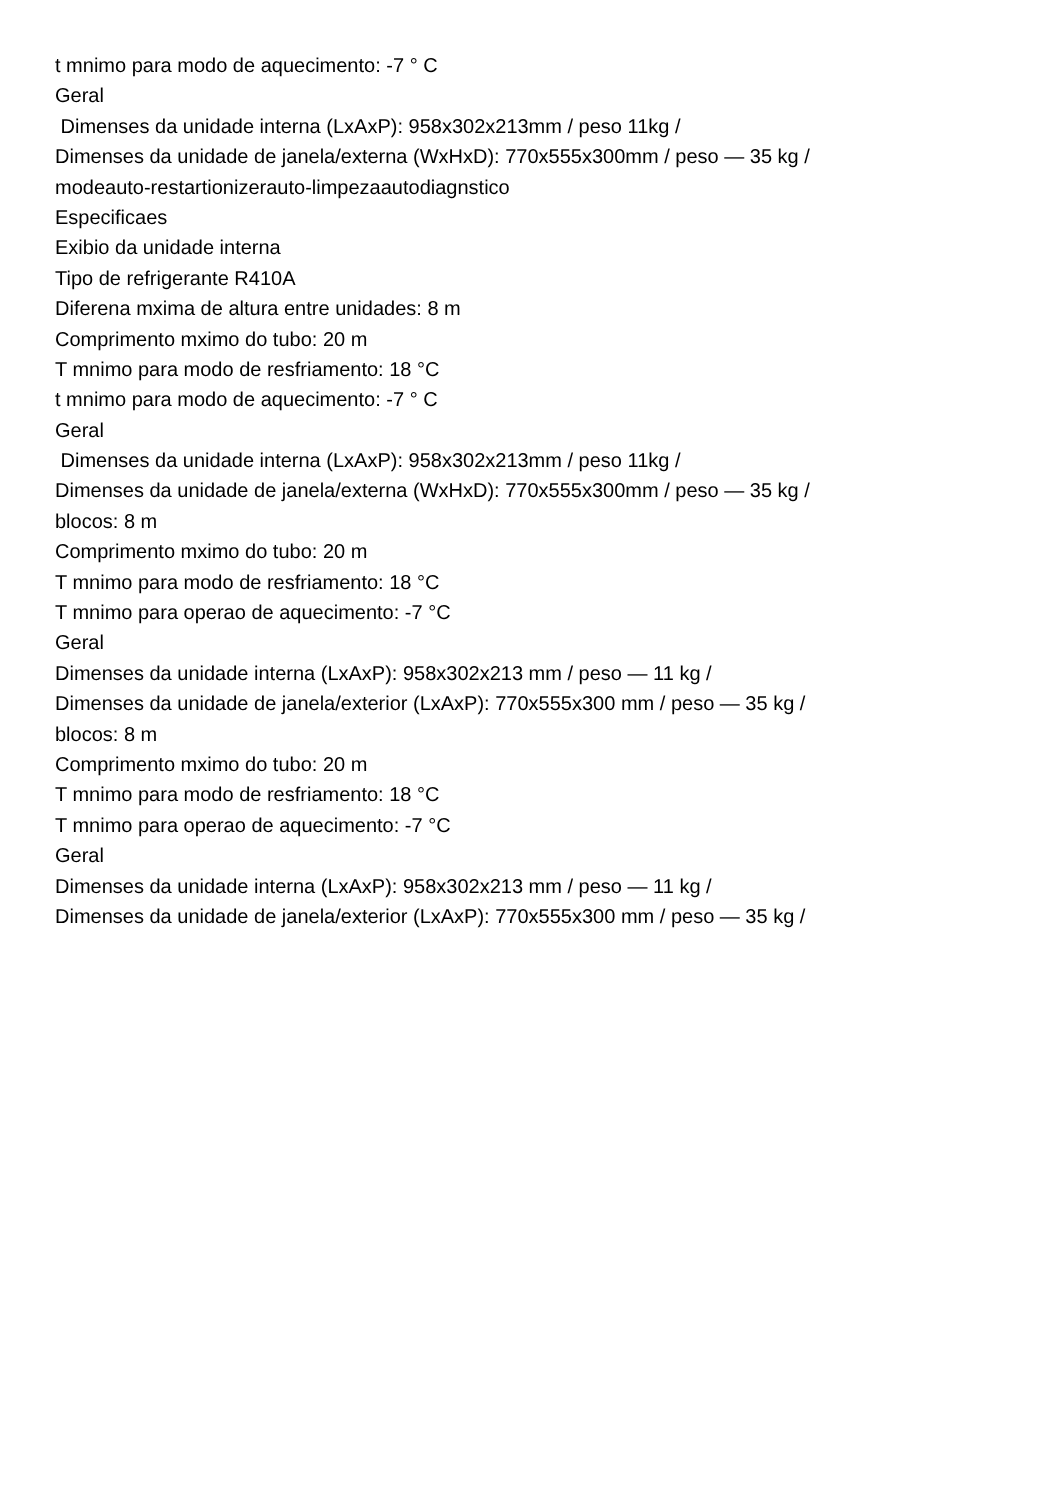t mnimo para modo de aquecimento: -7 ° C
Geral
Dimenses da unidade interna (LxAxP): 958x302x213mm / peso 11kg /
Dimenses da unidade de janela/externa (WxHxD): 770x555x300mm / peso — 35 kg /
modeauto-restartionizerauto-limpezaautodiagnstico
Especificaes
Exibio da unidade interna
Tipo de refrigerante R410A
Diferena mxima de altura entre unidades: 8 m
Comprimento mximo do tubo: 20 m
T mnimo para modo de resfriamento: 18 °C
t mnimo para modo de aquecimento: -7 ° C
Geral
Dimenses da unidade interna (LxAxP): 958x302x213mm / peso 11kg /
Dimenses da unidade de janela/externa (WxHxD): 770x555x300mm / peso — 35 kg /
blocos: 8 m
Comprimento mximo do tubo: 20 m
T mnimo para modo de resfriamento: 18 °C
T mnimo para operao de aquecimento: -7 °C
Geral
Dimenses da unidade interna (LxAxP): 958x302x213 mm / peso — 11 kg /
Dimenses da unidade de janela/exterior (LxAxP): 770x555x300 mm / peso — 35 kg /
blocos: 8 m
Comprimento mximo do tubo: 20 m
T mnimo para modo de resfriamento: 18 °C
T mnimo para operao de aquecimento: -7 °C
Geral
Dimenses da unidade interna (LxAxP): 958x302x213 mm / peso — 11 kg /
Dimenses da unidade de janela/exterior (LxAxP): 770x555x300 mm / peso — 35 kg /